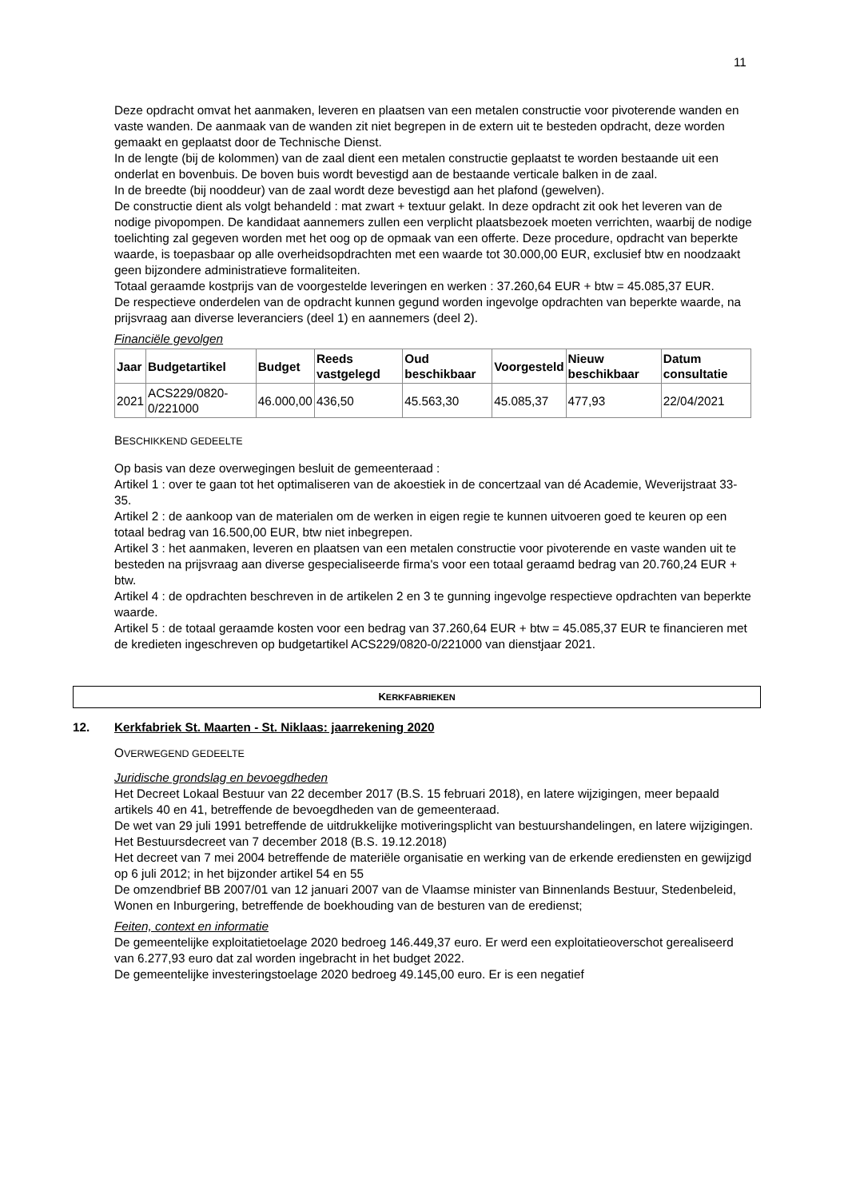11
Deze opdracht omvat het aanmaken, leveren en plaatsen van een metalen constructie voor pivoterende wanden en vaste wanden. De aanmaak van de wanden zit niet begrepen in de extern uit te besteden opdracht, deze worden gemaakt en geplaatst door de Technische Dienst.
In de lengte (bij de kolommen) van de zaal dient een metalen constructie geplaatst te worden bestaande uit een onderlat en bovenbuis. De boven buis wordt bevestigd aan de bestaande verticale balken in de zaal.
In de breedte (bij nooddeur) van de zaal wordt deze bevestigd aan het plafond (gewelven).
De constructie dient als volgt behandeld : mat zwart + textuur gelakt. In deze opdracht zit ook het leveren van de nodige pivopompen. De kandidaat aannemers zullen een verplicht plaatsbezoek moeten verrichten, waarbij de nodige toelichting zal gegeven worden met het oog op de opmaak van een offerte. Deze procedure, opdracht van beperkte waarde, is toepasbaar op alle overheidsopdrachten met een waarde tot 30.000,00 EUR, exclusief btw en noodzaakt geen bijzondere administratieve formaliteiten.
Totaal geraamde kostprijs van de voorgestelde leveringen en werken : 37.260,64 EUR + btw = 45.085,37 EUR.
De respectieve onderdelen van de opdracht kunnen gegund worden ingevolge opdrachten van beperkte waarde, na prijsvraag aan diverse leveranciers (deel 1) en aannemers (deel 2).
Financiële gevolgen
| Jaar | Budgetartikel | Budget | Reeds vastgelegd | Oud beschikbaar | Voorgesteld | Nieuw beschikbaar | Datum consultatie |
| --- | --- | --- | --- | --- | --- | --- | --- |
| 2021 | ACS229/0820-0/221000 | 46.000,00 | 436,50 | 45.563,30 | 45.085,37 | 477,93 | 22/04/2021 |
BESCHIKKEND GEDEELTE
Op basis van deze overwegingen besluit de gemeenteraad :
Artikel 1 : over te gaan tot het optimaliseren van de akoestiek in de concertzaal van dé Academie, Weverijstraat 33-35.
Artikel 2 : de aankoop van de materialen om de werken in eigen regie te kunnen uitvoeren goed te keuren op een totaal bedrag van 16.500,00 EUR, btw niet inbegrepen.
Artikel 3 : het aanmaken, leveren en plaatsen van een metalen constructie voor pivoterende en vaste wanden uit te besteden na prijsvraag aan diverse gespecialiseerde firma's voor een totaal geraamd bedrag van 20.760,24 EUR + btw.
Artikel 4 : de opdrachten beschreven in de artikelen 2 en 3 te gunning ingevolge respectieve opdrachten van beperkte waarde.
Artikel 5 : de totaal geraamde kosten voor een bedrag van 37.260,64 EUR + btw = 45.085,37 EUR te financieren met de kredieten ingeschreven op budgetartikel ACS229/0820-0/221000 van dienstjaar 2021.
KERKFABRIEKEN
12. Kerkfabriek St. Maarten - St. Niklaas: jaarrekening 2020
OVERWEGEND GEDEELTE
Juridische grondslag en bevoegdheden
Het Decreet Lokaal Bestuur van 22 december 2017 (B.S. 15 februari 2018), en latere wijzigingen, meer bepaald artikels 40 en 41, betreffende de bevoegdheden van de gemeenteraad.
De wet van 29 juli 1991 betreffende de uitdrukkelijke motiveringsplicht van bestuurshandelingen, en latere wijzigingen.
Het Bestuursdecreet van 7 december 2018 (B.S. 19.12.2018)
Het decreet van 7 mei 2004 betreffende de materiële organisatie en werking van de erkende erediensten en gewijzigd op 6 juli 2012; in het bijzonder artikel 54 en 55
De omzendbrief BB 2007/01 van 12 januari 2007 van de Vlaamse minister van Binnenlands Bestuur, Stedenbeleid, Wonen en Inburgering, betreffende de boekhouding van de besturen van de eredienst;
Feiten, context en informatie
De gemeentelijke exploitatietoelage 2020 bedroeg 146.449,37 euro. Er werd een exploitatieoverschot gerealiseerd van 6.277,93 euro dat zal worden ingebracht in het budget 2022.
De gemeentelijke investeringstoelage 2020 bedroeg 49.145,00 euro. Er is een negatief